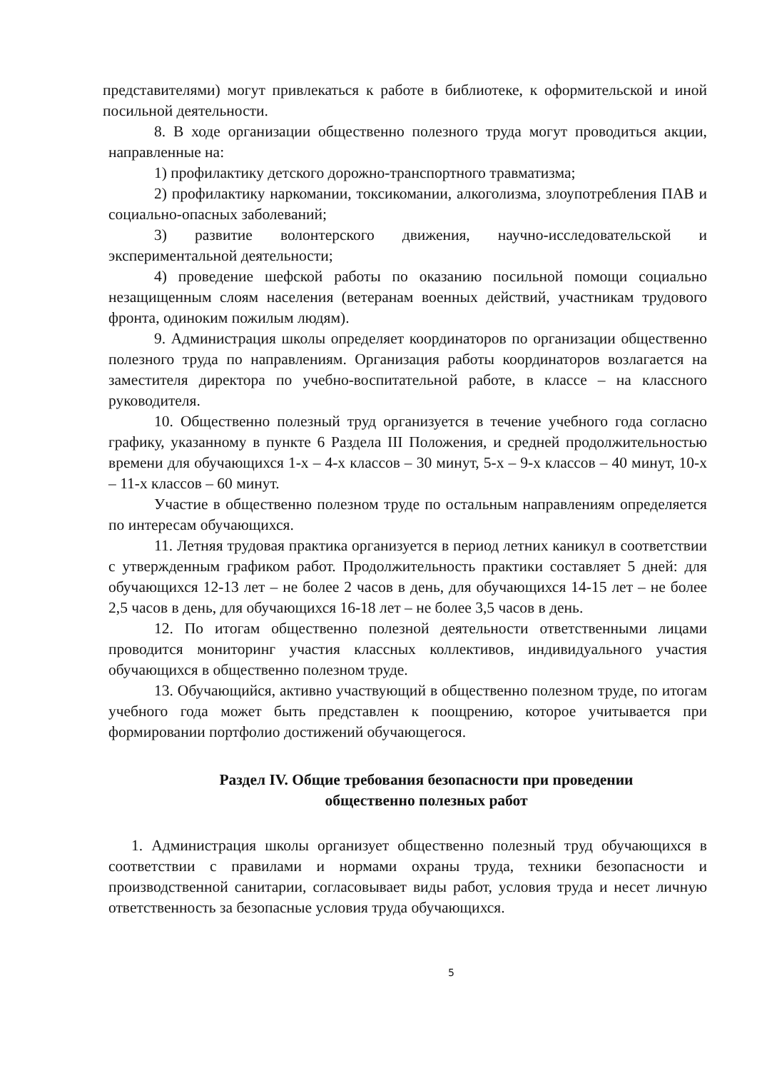представителями) могут привлекаться к работе в библиотеке, к оформительской и иной посильной деятельности.
8. В ходе организации общественно полезного труда могут проводиться акции, направленные на:
1) профилактику детского дорожно-транспортного травматизма;
2) профилактику наркомании, токсикомании, алкоголизма, злоупотребления ПАВ и социально-опасных заболеваний;
3) развитие волонтерского движения, научно-исследовательской и экспериментальной деятельности;
4) проведение шефской работы по оказанию посильной помощи социально незащищенным слоям населения (ветеранам военных действий, участникам трудового фронта, одиноким пожилым людям).
9. Администрация школы определяет координаторов по организации общественно полезного труда по направлениям. Организация работы координаторов возлагается на заместителя директора по учебно-воспитательной работе, в классе – на классного руководителя.
10. Общественно полезный труд организуется в течение учебного года согласно графику, указанному в пункте 6 Раздела III Положения, и средней продолжительностью времени для обучающихся 1-х – 4-х классов – 30 минут, 5-х – 9-х классов – 40 минут, 10-х – 11-х классов – 60 минут.
Участие в общественно полезном труде по остальным направлениям определяется по интересам обучающихся.
11. Летняя трудовая практика организуется в период летних каникул в соответствии с утвержденным графиком работ. Продолжительность практики составляет 5 дней: для обучающихся 12-13 лет – не более 2 часов в день, для обучающихся 14-15 лет – не более 2,5 часов в день, для обучающихся 16-18 лет – не более 3,5 часов в день.
12. По итогам общественно полезной деятельности ответственными лицами проводится мониторинг участия классных коллективов, индивидуального участия обучающихся в общественно полезном труде.
13. Обучающийся, активно участвующий в общественно полезном труде, по итогам учебного года может быть представлен к поощрению, которое учитывается при формировании портфолио достижений обучающегося.
Раздел IV. Общие требования безопасности при проведении
общественно полезных работ
1. Администрация школы организует общественно полезный труд обучающихся в соответствии с правилами и нормами охраны труда, техники безопасности и производственной санитарии, согласовывает виды работ, условия труда и несет личную ответственность за безопасные условия труда обучающихся.
5